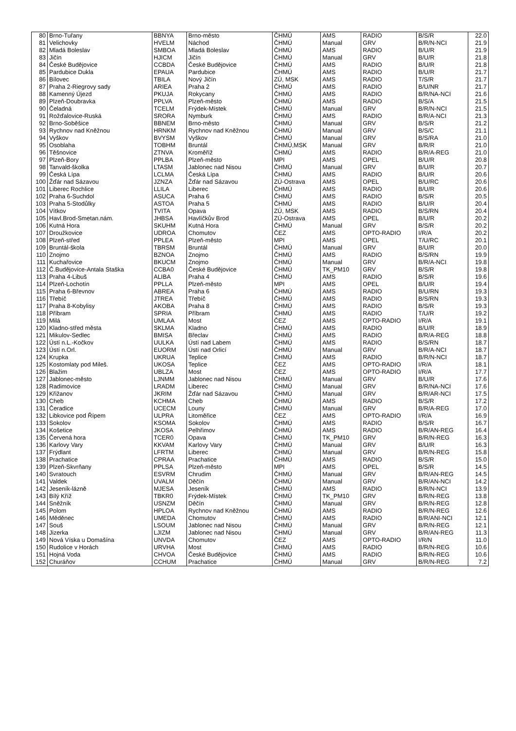| 80 | Brno-Tuřany | BBNYA | Brno-město | ČHMÚ | AMS | RADIO | B/S/R | 22.0 |
| 81 | Velichovky | HVELM | Náchod | ČHMÚ | Manual | GRV | B/R/N-NCI | 21.9 |
| 82 | Mladá Boleslav | SMBOA | Mladá Boleslav | ČHMÚ | AMS | RADIO | B/U/R | 21.9 |
| 83 | Jičín | HJICM | Jičín | ČHMÚ | Manual | GRV | B/U/R | 21.8 |
| 84 | České Budějovice | CCBDA | České Budějovice | ČHMÚ | AMS | RADIO | B/U/R | 21.8 |
| 85 | Pardubice Dukla | EPAUA | Pardubice | ČHMÚ | AMS | RADIO | B/U/R | 21.7 |
| 86 | Bílovec | TBILA | Nový Jičín | ZÚ, MSK | AMS | RADIO | T/S/R | 21.7 |
| 87 | Praha 2-Riegrovy sady | ARIEA | Praha 2 | ČHMÚ | AMS | RADIO | B/U/NR | 21.7 |
| 88 | Kamenný Újezd | PKUJA | Rokycany | ČHMÚ | AMS | RADIO | B/R/NA-NCI | 21.6 |
| 89 | Plzeň-Doubravka | PPLVA | Plzeň-město | ČHMÚ | AMS | RADIO | B/S/A | 21.5 |
| 90 | Čeladná | TCELM | Frýdek-Místek | ČHMÚ | Manual | GRV | B/R/N-NCI | 21.5 |
| 91 | Rožďalovice-Ruská | SRORA | Nymburk | ČHMÚ | AMS | RADIO | B/R/A-NCI | 21.3 |
| 92 | Brno-Soběšice | BBNEM | Brno-město | ČHMÚ | Manual | GRV | B/S/R | 21.2 |
| 93 | Rychnov nad Kněžnou | HRNKM | Rychnov nad Kněžnou | ČHMÚ | Manual | GRV | B/S/C | 21.1 |
| 94 | Vyškov | BVYSM | Vyškov | ČHMÚ | Manual | GRV | B/S/RA | 21.0 |
| 95 | Osoblaha | TOBHM | Bruntál | ČHMÚ,MSK | Manual | GRV | B/R/R | 21.0 |
| 96 | Těšnovice | ZTNVA | Kroměříž | ČHMÚ | AMS | RADIO | B/R/A-REG | 21.0 |
| 97 | Plzeň-Bory | PPLBA | Plzeň-město | MPI | AMS | OPEL | B/U/R | 20.8 |
| 98 | Tanvald-školka | LTASM | Jablonec nad Nisou | ČHMÚ | Manual | GRV | B/U/R | 20.7 |
| 99 | Česká Lípa | LCLMA | Česká Lípa | ČHMÚ | AMS | RADIO | B/U/R | 20.6 |
| 100 | Žďár nad Sázavou | JZNZA | Žďár nad Sázavou | ZÚ-Ostrava | AMS | OPEL | B/U/RC | 20.6 |
| 101 | Liberec Rochlice | LLILA | Liberec | ČHMÚ | AMS | RADIO | B/U/R | 20.6 |
| 102 | Praha 6-Suchdol | ASUCA | Praha 6 | ČHMÚ | AMS | RADIO | B/S/R | 20.5 |
| 103 | Praha 5-Stodůlky | ASTOA | Praha 5 | ČHMÚ | AMS | RADIO | B/U/R | 20.4 |
| 104 | Vítkov | TVITA | Opava | ZÚ, MSK | AMS | RADIO | B/S/RN | 20.4 |
| 105 | Havl.Brod-Smetan.nám. | JHBSA | Havlíčkův Brod | ZÚ-Ostrava | AMS | OPEL | B/U/R | 20.2 |
| 106 | Kutná Hora | SKUHM | Kutná Hora | ČHMÚ | Manual | GRV | B/S/R | 20.2 |
| 107 | Droužkovice | UDROA | Chomutov | ČEZ | AMS | OPTO-RADIO | I/R/A | 20.2 |
| 108 | Plzeň-střed | PPLEA | Plzeň-město | MPI | AMS | OPEL | T/U/RC | 20.1 |
| 109 | Bruntál-škola | TBRSM | Bruntál | ČHMÚ | Manual | GRV | B/U/R | 20.0 |
| 110 | Znojmo | BZNOA | Znojmo | ČHMÚ | AMS | RADIO | B/S/RN | 19.9 |
| 111 | Kuchařovice | BKUCM | Znojmo | ČHMÚ | Manual | GRV | B/R/A-NCI | 19.8 |
| 112 | Č.Budějovice-Antala Staška | CCBA0 | České Budějovice | ČHMÚ | TK_PM10 | GRV | B/S/R | 19.8 |
| 113 | Praha 4-Libuš | ALIBA | Praha 4 | ČHMÚ | AMS | RADIO | B/S/R | 19.6 |
| 114 | Plzeň-Lochotín | PPLLA | Plzeň-město | MPI | AMS | OPEL | B/U/R | 19.4 |
| 115 | Praha 6-Břevnov | ABREA | Praha 6 | ČHMÚ | AMS | RADIO | B/U/RN | 19.3 |
| 116 | Třebíč | JTREA | Třebíč | ČHMÚ | AMS | RADIO | B/S/RN | 19.3 |
| 117 | Praha 8-Kobylisy | AKOBA | Praha 8 | ČHMÚ | AMS | RADIO | B/S/R | 19.3 |
| 118 | Příbram | SPRIA | Příbram | ČHMÚ | AMS | RADIO | T/U/R | 19.2 |
| 119 | Milá | UMLAA | Most | ČEZ | AMS | OPTO-RADIO | I/R/A | 19.1 |
| 120 | Kladno-střed města | SKLMA | Kladno | ČHMÚ | AMS | RADIO | B/U/R | 18.9 |
| 121 | Mikulov-Sedlec | BMISA | Břeclav | ČHMÚ | AMS | RADIO | B/R/A-REG | 18.8 |
| 122 | Ústí n.L.-Kočkov | UULKA | Ústí nad Labem | ČHMÚ | AMS | RADIO | B/S/RN | 18.7 |
| 123 | Ústí n.Orl. | EUORM | Ústí nad Orlicí | ČHMÚ | Manual | GRV | B/R/A-NCI | 18.7 |
| 124 | Krupka | UKRUA | Teplice | ČHMÚ | AMS | RADIO | B/R/N-NCI | 18.7 |
| 125 | Kostomlaty pod Mileš. | UKOSA | Teplice | ČEZ | AMS | OPTO-RADIO | I/R/A | 18.1 |
| 126 | Blažim | UBLZA | Most | ČEZ | AMS | OPTO-RADIO | I/R/A | 17.7 |
| 127 | Jablonec-město | LJNMM | Jablonec nad Nisou | ČHMÚ | Manual | GRV | B/U/R | 17.6 |
| 128 | Radimovice | LRADM | Liberec | ČHMÚ | Manual | GRV | B/R/NA-NCI | 17.6 |
| 129 | Křižanov | JKRIM | Žďár nad Sázavou | ČHMÚ | Manual | GRV | B/R/AR-NCI | 17.5 |
| 130 | Cheb | KCHMA | Cheb | ČHMÚ | AMS | RADIO | B/S/R | 17.2 |
| 131 | Čeradice | UCECM | Louny | ČHMÚ | Manual | GRV | B/R/A-REG | 17.0 |
| 132 | Libkovice pod Řípem | ULPRA | Litoměřice | ČEZ | AMS | OPTO-RADIO | I/R/A | 16.9 |
| 133 | Sokolov | KSOMA | Sokolov | ČHMÚ | AMS | RADIO | B/S/R | 16.7 |
| 134 | Košetice | JKOSA | Pelhřimov | ČHMÚ | AMS | RADIO | B/R/AN-REG | 16.4 |
| 135 | Červená hora | TCER0 | Opava | ČHMÚ | TK_PM10 | GRV | B/R/N-REG | 16.3 |
| 136 | Karlovy Vary | KKVAM | Karlovy Vary | ČHMÚ | Manual | GRV | B/U/R | 16.3 |
| 137 | Frýdlant | LFRTM | Liberec | ČHMÚ | Manual | GRV | B/R/N-REG | 15.8 |
| 138 | Prachatice | CPRAA | Prachatice | ČHMÚ | AMS | RADIO | B/S/R | 15.0 |
| 139 | Plzeň-Skvrňany | PPLSA | Plzeň-město | MPI | AMS | OPEL | B/S/R | 14.5 |
| 140 | Svratouch | ESVRM | Chrudim | ČHMÚ | Manual | GRV | B/R/AN-REG | 14.5 |
| 141 | Valdek | UVALM | Děčín | ČHMÚ | Manual | GRV | B/R/AN-NCI | 14.2 |
| 142 | Jeseník-lázně | MJESA | Jeseník | ČHMÚ | AMS | RADIO | B/R/N-NCI | 13.9 |
| 143 | Bílý Kříž | TBKR0 | Frýdek-Místek | ČHMÚ | TK_PM10 | GRV | B/R/N-REG | 13.8 |
| 144 | Sněžník | USNZM | Děčín | ČHMÚ | Manual | GRV | B/R/N-REG | 12.8 |
| 145 | Polom | HPLOA | Rychnov nad Kněžnou | ČHMÚ | AMS | RADIO | B/R/N-REG | 12.6 |
| 146 | Měděnec | UMEDA | Chomutov | ČHMÚ | AMS | RADIO | B/R/ANI-NCI | 12.1 |
| 147 | Souš | LSOUM | Jablonec nad Nisou | ČHMÚ | Manual | GRV | B/R/N-REG | 12.1 |
| 148 | Jizerka | LJIZM | Jablonec nad Nisou | ČHMÚ | Manual | GRV | B/R/AN-REG | 11.3 |
| 149 | Nová Víska u Domašína | UNVDA | Chomutov | ČEZ | AMS | OPTO-RADIO | I/R/N | 11.0 |
| 150 | Rudolice v Horách | URVHA | Most | ČHMÚ | AMS | RADIO | B/R/N-REG | 10.6 |
| 151 | Hojná Voda | CHVOA | České Budějovice | ČHMÚ | AMS | RADIO | B/R/N-REG | 10.6 |
| 152 | Churáňov | CCHUM | Prachatice | ČHMÚ | Manual | GRV | B/R/N-REG | 7.2 |